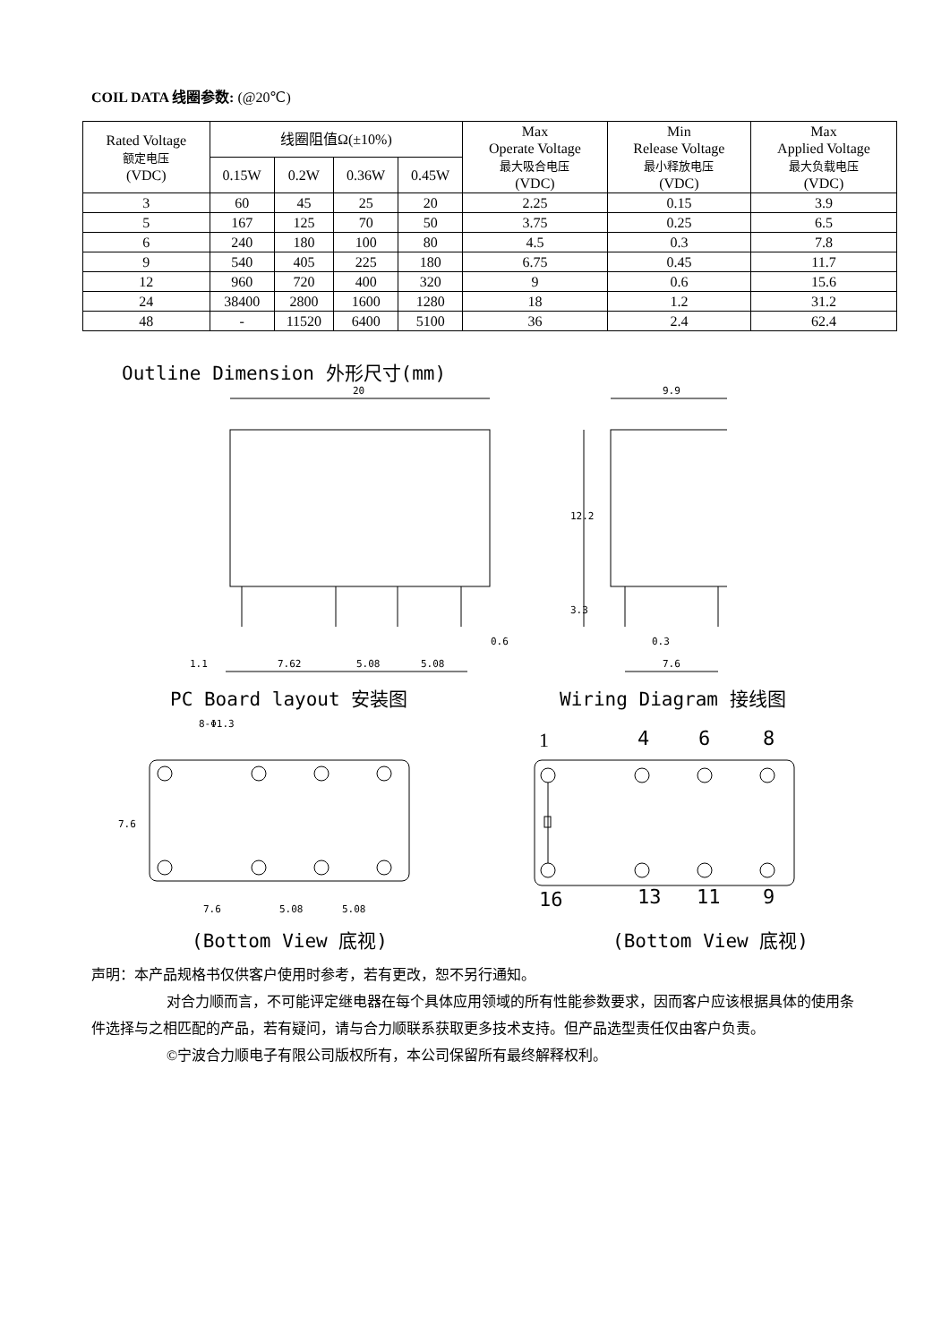COIL DATA 线圈参数: (@20℃)
| Rated Voltage 额定电压 (VDC) | 线圈阻值Ω(±10%) | | | | Max Operate Voltage 最大吸合电压 (VDC) | Min Release Voltage 最小释放电压 (VDC) | Max Applied Voltage 最大负载电压 (VDC) |
| --- | --- | --- | --- | --- | --- | --- | --- |
| | 0.15W | 0.2W | 0.36W | 0.45W | | | |
| 3 | 60 | 45 | 25 | 20 | 2.25 | 0.15 | 3.9 |
| 5 | 167 | 125 | 70 | 50 | 3.75 | 0.25 | 6.5 |
| 6 | 240 | 180 | 100 | 80 | 4.5 | 0.3 | 7.8 |
| 9 | 540 | 405 | 225 | 180 | 6.75 | 0.45 | 11.7 |
| 12 | 960 | 720 | 400 | 320 | 9 | 0.6 | 15.6 |
| 24 | 38400 | 2800 | 1600 | 1280 | 18 | 1.2 | 31.2 |
| 48 | - | 11520 | 6400 | 5100 | 36 | 2.4 | 62.4 |
Outline Dimension 外形尺寸(mm)
20
9.9
12.2
3.3
1.1
7.62
5.08
5.08
0.6
0.3
7.6
PC Board layout 安装图 Wiring Diagram 接线图
8-Φ1.3
7.6
7.6
5.08
5.08
1
4
6
8
16
13
11
9
(Bottom View 底视) (Bottom View 底视)
声明：本产品规格书仅供客户使用时参考，若有更改，恕不另行通知。
对合力顺而言，不可能评定继电器在每个具体应用领域的所有性能参数要求，因而客户应该根据具体的使用条件选择与之相匹配的产品，若有疑问，请与合力顺联系获取更多技术支持。但产品选型责任仅由客户负责。
©宁波合力顺电子有限公司版权所有，本公司保留所有最终解释权利。